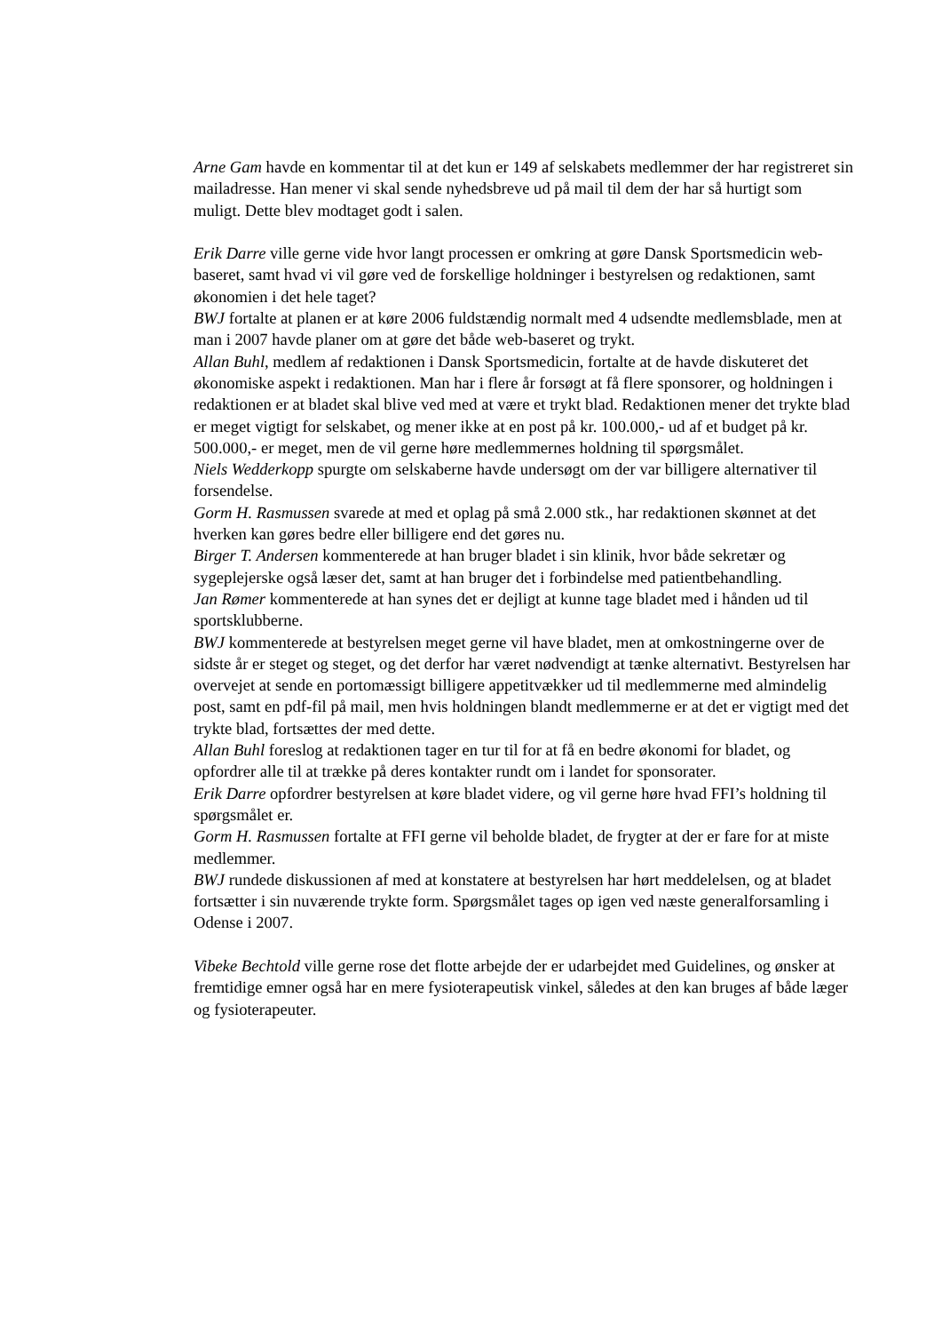Arne Gam havde en kommentar til at det kun er 149 af selskabets medlemmer der har registreret sin mailadresse. Han mener vi skal sende nyhedsbreve ud på mail til dem der har så hurtigt som muligt. Dette blev modtaget godt i salen.
Erik Darre ville gerne vide hvor langt processen er omkring at gøre Dansk Sportsmedicin web-baseret, samt hvad vi vil gøre ved de forskellige holdninger i bestyrelsen og redaktionen, samt økonomien i det hele taget?
BWJ fortalte at planen er at køre 2006 fuldstændig normalt med 4 udsendte medlemsblade, men at man i 2007 havde planer om at gøre det både web-baseret og trykt.
Allan Buhl, medlem af redaktionen i Dansk Sportsmedicin, fortalte at de havde diskuteret det økonomiske aspekt i redaktionen. Man har i flere år forsøgt at få flere sponsorer, og holdningen i redaktionen er at bladet skal blive ved med at være et trykt blad. Redaktionen mener det trykte blad er meget vigtigt for selskabet, og mener ikke at en post på kr. 100.000,- ud af et budget på kr. 500.000,- er meget, men de vil gerne høre medlemmernes holdning til spørgsmålet.
Niels Wedderkopp spurgte om selskaberne havde undersøgt om der var billigere alternativer til forsendelse.
Gorm H. Rasmussen svarede at med et oplag på små 2.000 stk., har redaktionen skønnet at det hverken kan gøres bedre eller billigere end det gøres nu.
Birger T. Andersen kommenterede at han bruger bladet i sin klinik, hvor både sekretær og sygeplejerske også læser det, samt at han bruger det i forbindelse med patientbehandling.
Jan Rømer kommenterede at han synes det er dejligt at kunne tage bladet med i hånden ud til sportsklubberne.
BWJ kommenterede at bestyrelsen meget gerne vil have bladet, men at omkostningerne over de sidste år er steget og steget, og det derfor har været nødvendigt at tænke alternativt. Bestyrelsen har overvejet at sende en portomæssigt billigere appetitvækker ud til medlemmerne med almindelig post, samt en pdf-fil på mail, men hvis holdningen blandt medlemmerne er at det er vigtigt med det trykte blad, fortsættes der med dette.
Allan Buhl foreslog at redaktionen tager en tur til for at få en bedre økonomi for bladet, og opfordrer alle til at trække på deres kontakter rundt om i landet for sponsorater.
Erik Darre opfordrer bestyrelsen at køre bladet videre, og vil gerne høre hvad FFI’s holdning til spørgsmålet er.
Gorm H. Rasmussen fortalte at FFI gerne vil beholde bladet, de frygter at der er fare for at miste medlemmer.
BWJ rundede diskussionen af med at konstatere at bestyrelsen har hørt meddelelsen, og at bladet fortsætter i sin nuværende trykte form. Spørgsmålet tages op igen ved næste generalforsamling i Odense i 2007.
Vibeke Bechtold ville gerne rose det flotte arbejde der er udarbejdet med Guidelines, og ønsker at fremtidige emner også har en mere fysioterapeutisk vinkel, således at den kan bruges af både læger og fysioterapeuter.